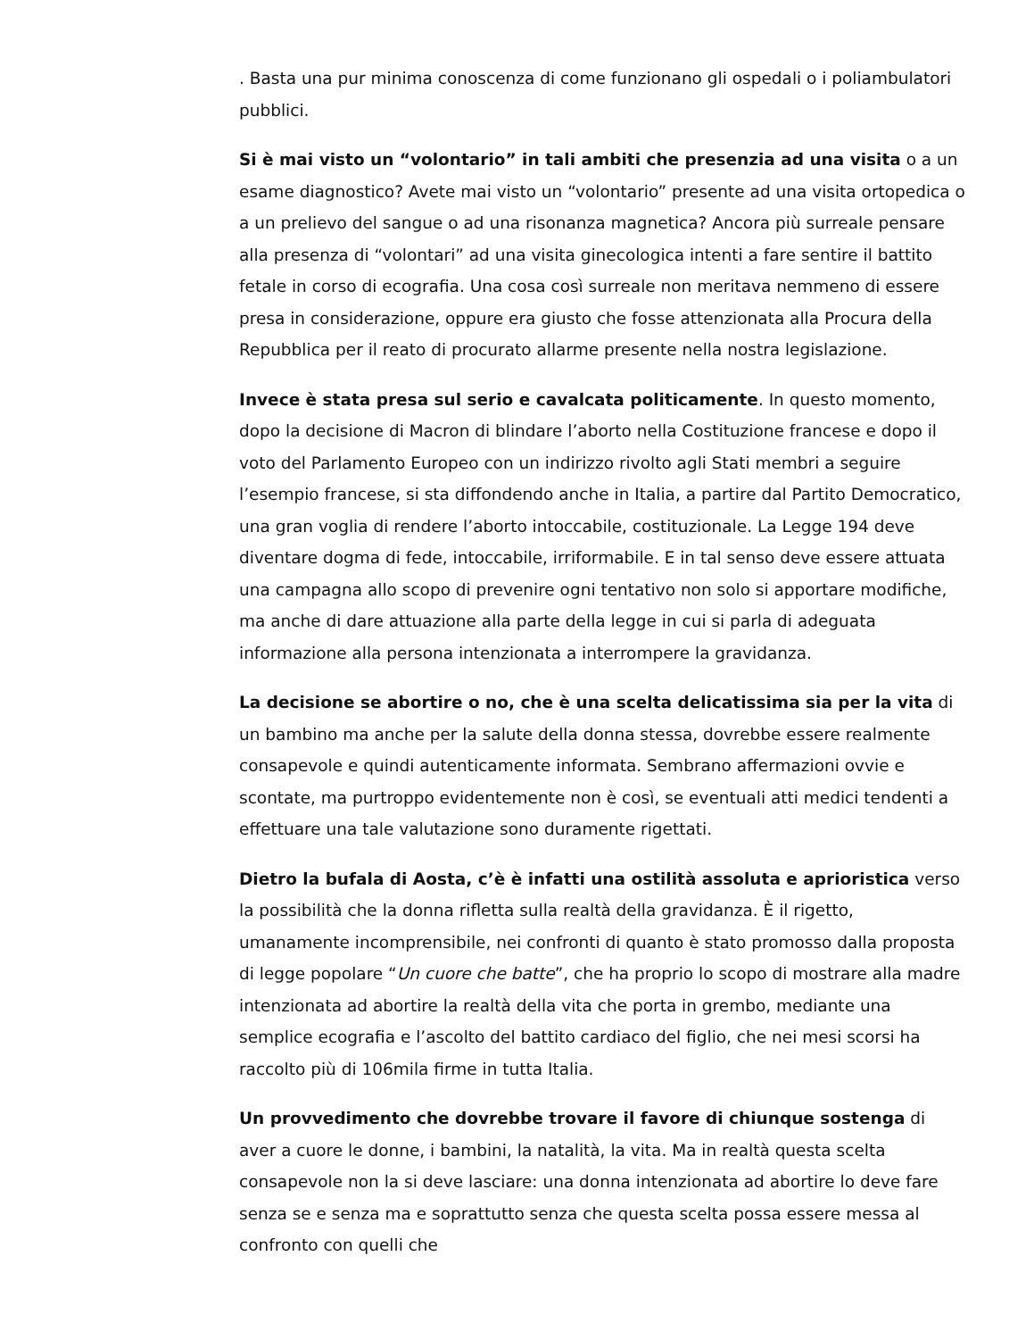. Basta una pur minima conoscenza di come funzionano gli ospedali o i poliambulatori pubblici.
Si è mai visto un “volontario” in tali ambiti che presenzia ad una visita o a un esame diagnostico? Avete mai visto un “volontario” presente ad una visita ortopedica o a un prelievo del sangue o ad una risonanza magnetica? Ancora più surreale pensare alla presenza di “volontari” ad una visita ginecologica intenti a fare sentire il battito fetale in corso di ecografia. Una cosa così surreale non meritava nemmeno di essere presa in considerazione, oppure era giusto che fosse attenzionata alla Procura della Repubblica per il reato di procurato allarme presente nella nostra legislazione.
Invece è stata presa sul serio e cavalcata politicamente. In questo momento, dopo la decisione di Macron di blindare l’aborto nella Costituzione francese e dopo il voto del Parlamento Europeo con un indirizzo rivolto agli Stati membri a seguire l’esempio francese, si sta diffondendo anche in Italia, a partire dal Partito Democratico, una gran voglia di rendere l’aborto intoccabile, costituzionale. La Legge 194 deve diventare dogma di fede, intoccabile, irriformabile. E in tal senso deve essere attuata una campagna allo scopo di prevenire ogni tentativo non solo si apportare modifiche, ma anche di dare attuazione alla parte della legge in cui si parla di adeguata informazione alla persona intenzionata a interrompere la gravidanza.
La decisione se abortire o no, che è una scelta delicatissima sia per la vita di un bambino ma anche per la salute della donna stessa, dovrebbe essere realmente consapevole e quindi autenticamente informata. Sembrano affermazioni ovvie e scontate, ma purtroppo evidentemente non è così, se eventuali atti medici tendenti a effettuare una tale valutazione sono duramente rigettati.
Dietro la bufala di Aosta, c’è è infatti una ostilità assoluta e aprioristica verso la possibilità che la donna rifletta sulla realtà della gravidanza. È il rigetto, umanamente incomprensibile, nei confronti di quanto è stato promosso dalla proposta di legge popolare “Un cuore che batte”, che ha proprio lo scopo di mostrare alla madre intenzionata ad abortire la realtà della vita che porta in grembo, mediante una semplice ecografia e l’ascolto del battito cardiaco del figlio, che nei mesi scorsi ha raccolto più di 106mila firme in tutta Italia.
Un provvedimento che dovrebbe trovare il favore di chiunque sostenga di aver a cuore le donne, i bambini, la natalità, la vita. Ma in realtà questa scelta consapevole non la si deve lasciare: una donna intenzionata ad abortire lo deve fare senza se e senza ma e soprattutto senza che questa scelta possa essere messa al confronto con quelli che